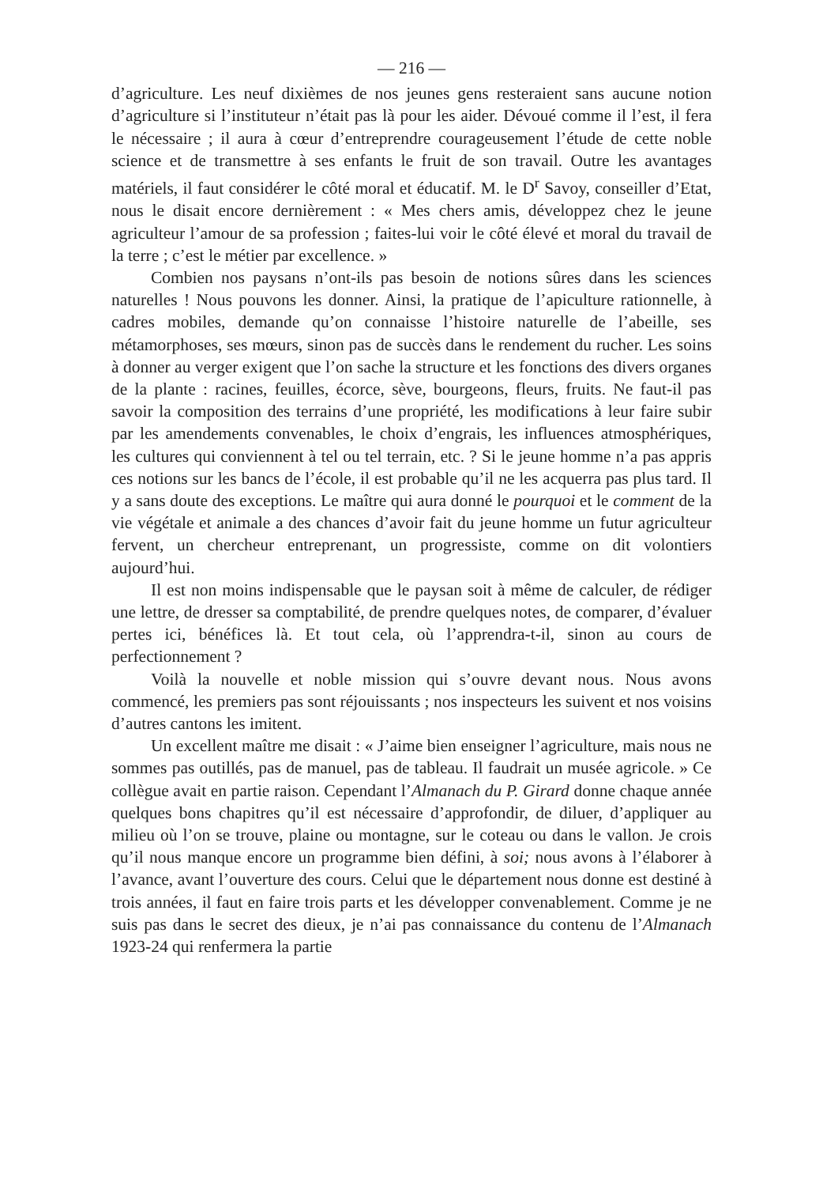— 216 —
d’agriculture. Les neuf dixièmes de nos jeunes gens resteraient sans aucune notion d’agriculture si l’instituteur n’était pas là pour les aider. Dévoué comme il l’est, il fera le nécessaire ; il aura à cœur d’entreprendre courageusement l’étude de cette noble science et de transmettre à ses enfants le fruit de son travail. Outre les avantages matériels, il faut considérer le côté moral et éducatif. M. le D<sup>r</sup> Savoy, conseiller d’Etat, nous le disait encore dernièrement : « Mes chers amis, développez chez le jeune agriculteur l’amour de sa profession ; faites-lui voir le côté élevé et moral du travail de la terre ; c’est le métier par excellence. »
Combien nos paysans n’ont-ils pas besoin de notions sûres dans les sciences naturelles ! Nous pouvons les donner. Ainsi, la pratique de l’apiculture rationnelle, à cadres mobiles, demande qu’on connaisse l’histoire naturelle de l’abeille, ses métamorphoses, ses mœurs, sinon pas de succès dans le rendement du rucher. Les soins à donner au verger exigent que l’on sache la structure et les fonctions des divers organes de la plante : racines, feuilles, écorce, sève, bourgeons, fleurs, fruits. Ne faut-il pas savoir la composition des terrains d’une propriété, les modifications à leur faire subir par les amendements convenables, le choix d’engrais, les influences atmosphériques, les cultures qui conviennent à tel ou tel terrain, etc. ? Si le jeune homme n’a pas appris ces notions sur les bancs de l’école, il est probable qu’il ne les acquerra pas plus tard. Il y a sans doute des exceptions. Le maître qui aura donné le pourquoi et le comment de la vie végétale et animale a des chances d’avoir fait du jeune homme un futur agriculteur fervent, un chercheur entreprenant, un progressiste, comme on dit volontiers aujourd’hui.
Il est non moins indispensable que le paysan soit à même de calculer, de rédiger une lettre, de dresser sa comptabilité, de prendre quelques notes, de comparer, d’évaluer pertes ici, bénéfices là. Et tout cela, où l’apprendra-t-il, sinon au cours de perfectionnement ?
Voilà la nouvelle et noble mission qui s’ouvre devant nous. Nous avons commencé, les premiers pas sont réjouissants ; nos inspecteurs les suivent et nos voisins d’autres cantons les imitent.
Un excellent maître me disait : « J’aime bien enseigner l’agriculture, mais nous ne sommes pas outillés, pas de manuel, pas de tableau. Il faudrait un musée agricole. » Ce collègue avait en partie raison. Cependant l’Almanach du P. Girard donne chaque année quelques bons chapitres qu’il est nécessaire d’approfondir, de diluer, d’appliquer au milieu où l’on se trouve, plaine ou montagne, sur le coteau ou dans le vallon. Je crois qu’il nous manque encore un programme bien défini, à soi; nous avons à l’élaborer à l’avance, avant l’ouverture des cours. Celui que le département nous donne est destiné à trois années, il faut en faire trois parts et les développer convenablement. Comme je ne suis pas dans le secret des dieux, je n’ai pas connaissance du contenu de l’Almanach 1923-24 qui renfermera la partie